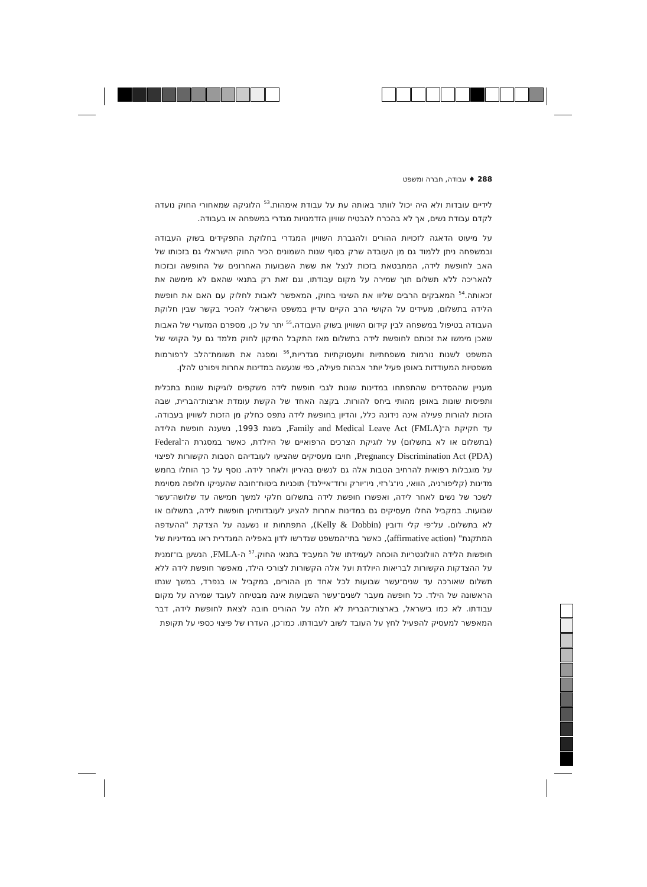288 ♦ עבודה, חברה ומשפט
לידיים עובדות ולא היה יכול לוותר באותה עת על עבודת אימהות.<sup>53</sup> הלוגיקה שמאחורי החוק נועדה לקדם עבודת נשים, אך לא בהכרח להבטיח שוויון הזדמנויות מגדרי במשפחה או בעבודה.
על מיעוט הדאגה לזכויות ההורים ולהגברת השוויון המגדרי בחלוקת התפקידים בשוק העבודה ובמשפחה ניתן ללמוד גם מן העובדה שרק בסוף שנות השמונים הכיר החוק הישראלי גם בזכותו של האב לחופשת לידה, המתבטאת בזכות לנצל את ששת השבועות האחרונים של החופשה ובזכות להאריכה ללא תשלום תוך שמירה על מקום עבודתו, וגם זאת רק בתנאי שהאם לא מימשה את זכאותה.<sup>54</sup> המאבקים הרבים שליוו את השינוי בחוק, המאפשר לאבות לחלוק עם האם את חופשת הלידה בתשלום, מעידים על הקושי הרב הקיים עדיין במשפט הישראלי להכיר בקשר שבין חלוקת העבודה בטיפול במשפחה לבין קידום השוויון בשוק העבודה.<sup>55</sup> יתר על כן, מספרם המזערי של האבות שאכן מימשו את זכותם לחופשת לידה בתשלום מאז התקבל התיקון לחוק מלמד גם על הקושי של המשפט לשנות נורמות משפחתיות ותעסוקתיות מגדריות,<sup>56</sup> ומפנה את תשומת־הלב לרפורמות משפטיות המעודדות באופן פעיל יותר אבהות פעילה, כפי שנעשה במדינות אחרות ויפורט להלן.
מעניין שההסדרים שהתפתחו במדינות שונות לגבי חופשת לידה משקפים לוגיקות שונות בתכלית ותפיסות שונות באופן מהותי ביחס להורות. בקצה האחד של הקשת עומדת ארצות־הברית, שבה הזכות להורות פעילה אינה נידונה כלל, והדיון בחופשת לידה נתפס כחלק מן הזכות לשוויון בעבודה. עד חקיקת ה־Family and Medical Leave Act (FMLA), בשנת 1993, נשענה חופשת הלידה (בתשלום או לא בתשלום) על לוגיקת הצרכים הרפואיים של היולדת, כאשר במסגרת ה־Federal Pregnancy Discrimination Act (PDA), חויבו מעסיקים שהציעו לעובדיהם הטבות הקשורות לפיצוי על מוגבלות רפואית להרחיב הטבות אלה גם לנשים בהיריון ולאחר לידה. נוסף על כך הוחלו בחמש מדינות (קליפורניה, הוואי, ניו־ג'רזי, ניו־יורק ורוד־איילנד) תוכניות ביטוח־חובה שהעניקו חלופה מסוימת לשכר של נשים לאחר לידה, ואפשרו חופשת לידה בתשלום חלקי למשך חמישה עד שלושה־עשר שבועות. במקביל החלו מעסיקים גם במדינות אחרות להציע לעובדותיהן חופשות לידה, בתשלום או לא בתשלום. על־פי קלי ודובין (Kelly & Dobbin), התפתחות זו נשענה על הצדקת "ההעדפה המתקנת" (affirmative action), כאשר בתי־המשפט שנדרשו לדון באפליה המגדרית ראו במדיניות של חופשות הלידה הוולונטריות הוכחה לעמידתו של המעביד בתנאי החוק.<sup>57</sup> ה-FMLA, הנשען בו־זמנית על ההצדקות הקשורות לבריאות היולדת ועל אלה הקשורות לצורכי הילד, מאפשר חופשת לידה ללא תשלום שאורכה עד שנים־עשר שבועות לכל אחד מן ההורים, במקביל או בנפרד, במשך שנתו הראשונה של הילד. כל חופשה מעבר לשנים־עשר השבועות אינה מבטיחה לעובד שמירה על מקום עבודתו. לא כמו בישראל, בארצות־הברית לא חלה על ההורים חובה לצאת לחופשת לידה, דבר המאפשר למעסיק להפעיל לחץ על העובד לשוב לעבודתו. כמו־כן, העדרו של פיצוי כספי על תקופת